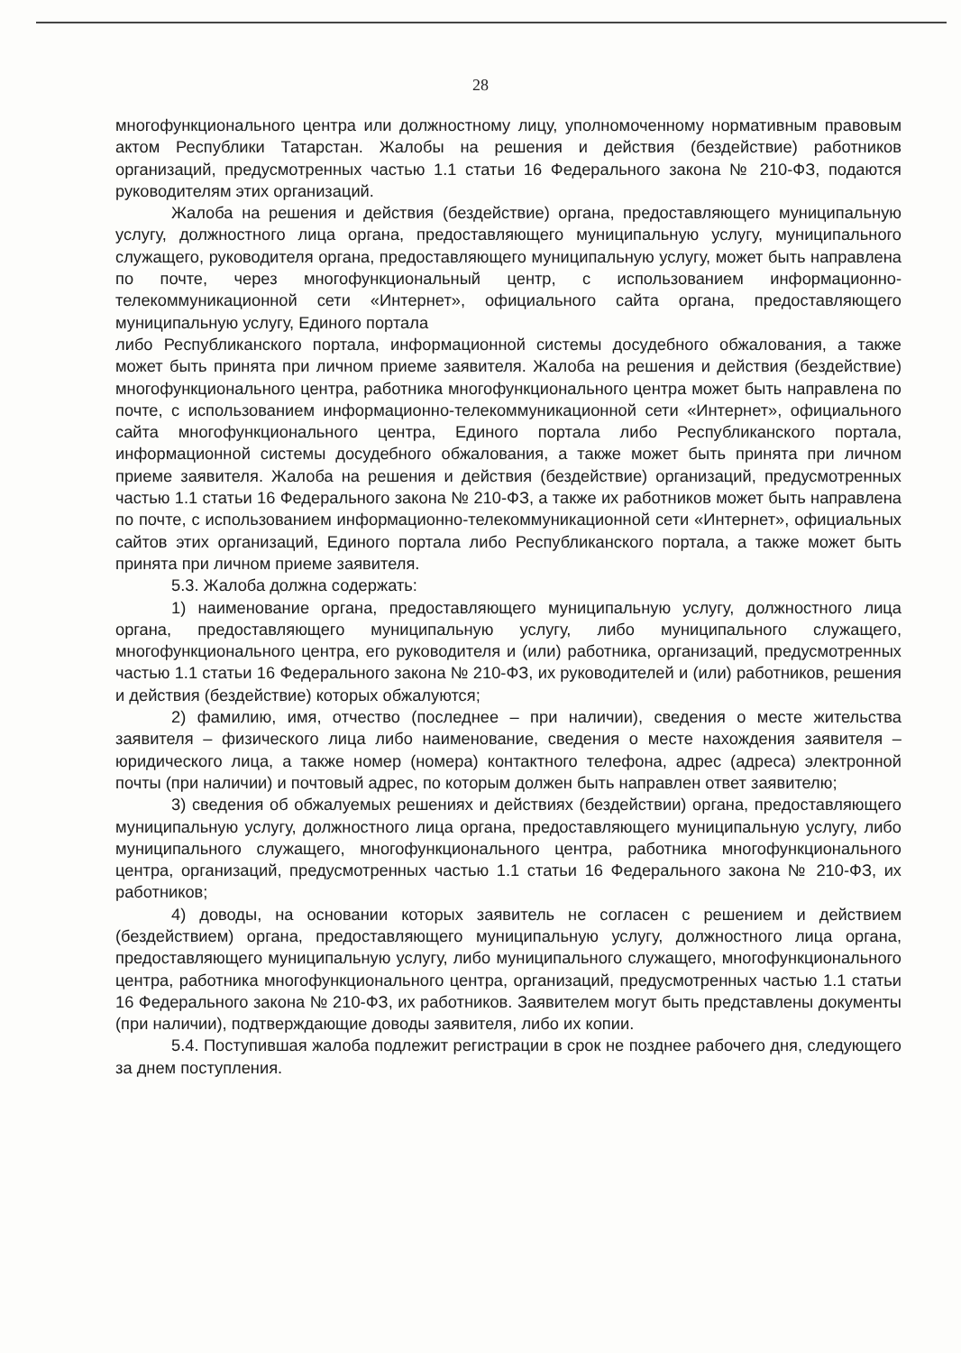28
многофункционального центра или должностному лицу, уполномоченному нормативным правовым актом Республики Татарстан. Жалобы на решения и действия (бездействие) работников организаций, предусмотренных частью 1.1 статьи 16 Федерального закона № 210-ФЗ, подаются руководителям этих организаций.
Жалоба на решения и действия (бездействие) органа, предоставляющего муниципальную услугу, должностного лица органа, предоставляющего муниципальную услугу, муниципального служащего, руководителя органа, предоставляющего муниципальную услугу, может быть направлена по почте, через многофункциональный центр, с использованием информационно-телекоммуникационной сети «Интернет», официального сайта органа, предоставляющего муниципальную услугу, Единого портала
либо Республиканского портала, информационной системы досудебного обжалования, а также может быть принята при личном приеме заявителя. Жалоба на решения и действия (бездействие) многофункционального центра, работника многофункционального центра может быть направлена по почте, с использованием информационно-телекоммуникационной сети «Интернет», официального сайта многофункционального центра, Единого портала либо Республиканского портала, информационной системы досудебного обжалования, а также может быть принята при личном приеме заявителя. Жалоба на решения и действия (бездействие) организаций, предусмотренных частью 1.1 статьи 16 Федерального закона № 210-ФЗ, а также их работников может быть направлена по почте, с использованием информационно-телекоммуникационной сети «Интернет», официальных сайтов этих организаций, Единого портала либо Республиканского портала, а также может быть принята при личном приеме заявителя.
5.3. Жалоба должна содержать:
1) наименование органа, предоставляющего муниципальную услугу, должностного лица органа, предоставляющего муниципальную услугу, либо муниципального служащего, многофункционального центра, его руководителя и (или) работника, организаций, предусмотренных частью 1.1 статьи 16 Федерального закона № 210-ФЗ, их руководителей и (или) работников, решения и действия (бездействие) которых обжалуются;
2) фамилию, имя, отчество (последнее – при наличии), сведения о месте жительства заявителя – физического лица либо наименование, сведения о месте нахождения заявителя – юридического лица, а также номер (номера) контактного телефона, адрес (адреса) электронной почты (при наличии) и почтовый адрес, по которым должен быть направлен ответ заявителю;
3) сведения об обжалуемых решениях и действиях (бездействии) органа, предоставляющего муниципальную услугу, должностного лица органа, предоставляющего муниципальную услугу, либо муниципального служащего, многофункционального центра, работника многофункционального центра, организаций, предусмотренных частью 1.1 статьи 16 Федерального закона № 210-ФЗ, их работников;
4) доводы, на основании которых заявитель не согласен с решением и действием (бездействием) органа, предоставляющего муниципальную услугу, должностного лица органа, предоставляющего муниципальную услугу, либо муниципального служащего, многофункционального центра, работника многофункционального центра, организаций, предусмотренных частью 1.1 статьи 16 Федерального закона № 210-ФЗ, их работников. Заявителем могут быть представлены документы (при наличии), подтверждающие доводы заявителя, либо их копии.
5.4. Поступившая жалоба подлежит регистрации в срок не позднее рабочего дня, следующего за днем поступления.